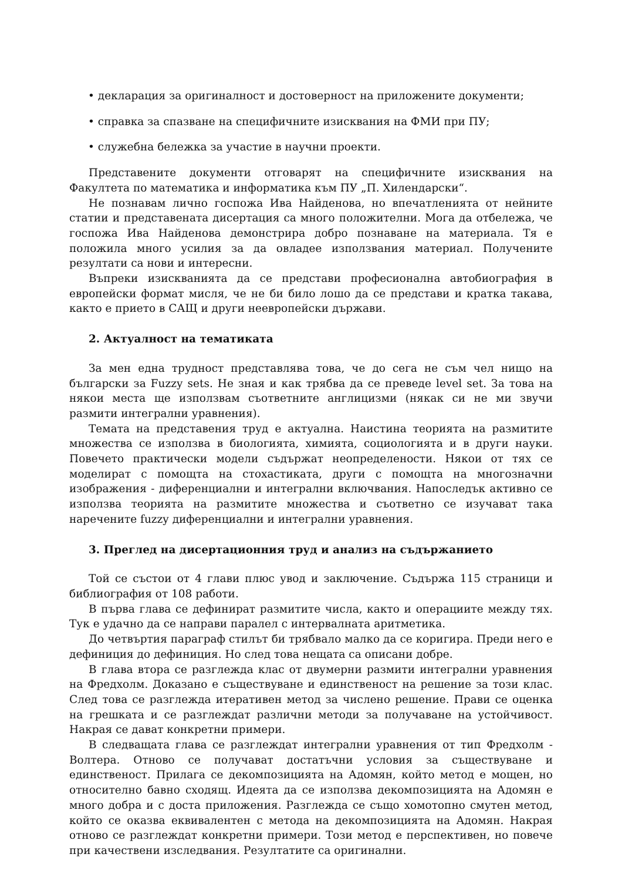• декларация за оригиналност и достоверност на приложените документи;
• справка за спазване на специфичните изисквания на ФМИ при ПУ;
• служебна бележка за участие в научни проекти.
Представените документи отговарят на специфичните изисквания на Факултета по математика и информатика към ПУ „П. Хилендарски“.
Не познавам лично госпожа Ива Найденова, но впечатленията от нейните статии и представената дисертация са много положителни. Мога да отбележа, че госпожа Ива Найденова демонстрира добро познаване на материала. Тя е положила много усилия за да овладее използвания материал. Получените резултати са нови и интересни.
Въпреки изискванията да се представи професионална автобиография в европейски формат мисля, че не би било лошо да се представи и кратка такава, както е прието в САЩ и други неевропейски държави.
2. Актуалност на тематиката
За мен една трудност представлява това, че до сега не съм чел нищо на български за Fuzzy sets. Не зная и как трябва да се преведе level set. За това на някои места ще използвам съответните англицизми (някак си не ми звучи размити интегрални уравнения).
Темата на представения труд е актуална. Наистина теорията на размитите множества се използва в биологията, химията, социологията и в други науки. Повечето практически модели съдържат неопределености. Някои от тях се моделират с помощта на стохастиката, други с помощта на многозначни изображения - диференциални и интегрални включвания. Напоследък активно се използва теорията на размитите множества и съответно се изучават така наречените fuzzy диференциални и интегрални уравнения.
3. Преглед на дисертационния труд и анализ на съдържанието
Той се състои от 4 глави плюс увод и заключение. Съдържа 115 страници и библиография от 108 работи.
В първа глава се дефинират размитите числа, както и операциите между тях. Тук е удачно да се направи паралел с интервалната аритметика.
До четвъртия параграф стилът би трябвало малко да се коригира. Преди него е дефиниция до дефиниция. Но след това нещата са описани добре.
В глава втора се разглежда клас от двумерни размити интегрални уравнения на Фредхолм. Доказано е съществуване и единственост на решение за този клас. След това се разглежда итеративен метод за числено решение. Прави се оценка на грешката и се разглеждат различни методи за получаване на устойчивост. Накрая се дават конкретни примери.
В следващата глава се разглеждат интегрални уравнения от тип Фредхолм - Волтера. Отново се получават достатъчни условия за съществуване и единственост. Прилага се декомпозицията на Адомян, който метод е мощен, но относително бавно сходящ. Идеята да се използва декомпозицията на Адомян е много добра и с доста приложения. Разглежда се също хомотопно смутен метод, който се оказва еквивалентен с метода на декомпозицията на Адомян. Накрая отново се разглеждат конкретни примери. Този метод е перспективен, но повече при качествени изследвания. Резултатите са оригинални.